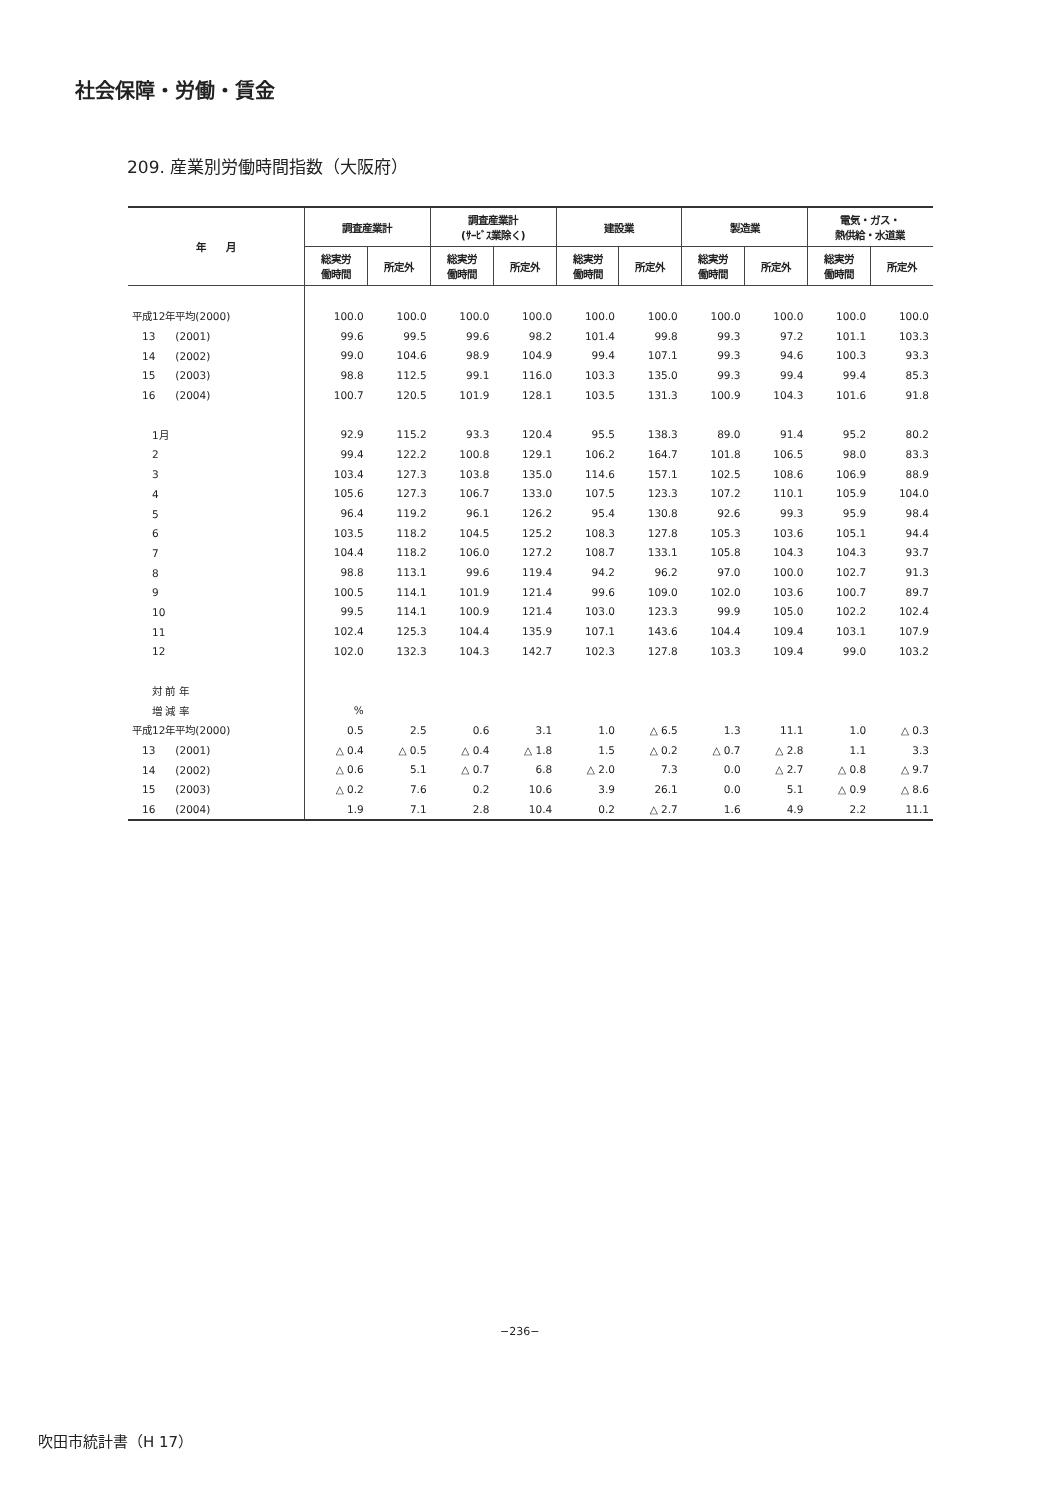社会保障・労働・賃金
209. 産業別労働時間指数（大阪府）
| 年 月 | 調査産業計 | | 調査産業計 (ｻｰﾋﾞｽ業除く) | | 建設業 | | 製造業 | | 電気・ガス・ 熱供給・水道業 | |
| --- | --- | --- | --- | --- | --- | --- | --- | --- | --- | --- |
| | 総実労 働時間 | 所定外 | 総実労 働時間 | 所定外 | 総実労 働時間 | 所定外 | 総実労 働時間 | 所定外 | 総実労 働時間 | 所定外 |
| 平成12年平均(2000) | 100.0 | 100.0 | 100.0 | 100.0 | 100.0 | 100.0 | 100.0 | 100.0 | 100.0 | 100.0 |
| 13 (2001) | 99.6 | 99.5 | 99.6 | 98.2 | 101.4 | 99.8 | 99.3 | 97.2 | 101.1 | 103.3 |
| 14 (2002) | 99.0 | 104.6 | 98.9 | 104.9 | 99.4 | 107.1 | 99.3 | 94.6 | 100.3 | 93.3 |
| 15 (2003) | 98.8 | 112.5 | 99.1 | 116.0 | 103.3 | 135.0 | 99.3 | 99.4 | 99.4 | 85.3 |
| 16 (2004) | 100.7 | 120.5 | 101.9 | 128.1 | 103.5 | 131.3 | 100.9 | 104.3 | 101.6 | 91.8 |
| 1月 | 92.9 | 115.2 | 93.3 | 120.4 | 95.5 | 138.3 | 89.0 | 91.4 | 95.2 | 80.2 |
| 2 | 99.4 | 122.2 | 100.8 | 129.1 | 106.2 | 164.7 | 101.8 | 106.5 | 98.0 | 83.3 |
| 3 | 103.4 | 127.3 | 103.8 | 135.0 | 114.6 | 157.1 | 102.5 | 108.6 | 106.9 | 88.9 |
| 4 | 105.6 | 127.3 | 106.7 | 133.0 | 107.5 | 123.3 | 107.2 | 110.1 | 105.9 | 104.0 |
| 5 | 96.4 | 119.2 | 96.1 | 126.2 | 95.4 | 130.8 | 92.6 | 99.3 | 95.9 | 98.4 |
| 6 | 103.5 | 118.2 | 104.5 | 125.2 | 108.3 | 127.8 | 105.3 | 103.6 | 105.1 | 94.4 |
| 7 | 104.4 | 118.2 | 106.0 | 127.2 | 108.7 | 133.1 | 105.8 | 104.3 | 104.3 | 93.7 |
| 8 | 98.8 | 113.1 | 99.6 | 119.4 | 94.2 | 96.2 | 97.0 | 100.0 | 102.7 | 91.3 |
| 9 | 100.5 | 114.1 | 101.9 | 121.4 | 99.6 | 109.0 | 102.0 | 103.6 | 100.7 | 89.7 |
| 10 | 99.5 | 114.1 | 100.9 | 121.4 | 103.0 | 123.3 | 99.9 | 105.0 | 102.2 | 102.4 |
| 11 | 102.4 | 125.3 | 104.4 | 135.9 | 107.1 | 143.6 | 104.4 | 109.4 | 103.1 | 107.9 |
| 12 | 102.0 | 132.3 | 104.3 | 142.7 | 102.3 | 127.8 | 103.3 | 109.4 | 99.0 | 103.2 |
| 対 前 年 | | | | | | | | | | |
| 増 減 率 | % | | | | | | | | | |
| 平成12年平均(2000) | 0.5 | 2.5 | 0.6 | 3.1 | 1.0 | △ 6.5 | 1.3 | 11.1 | 1.0 | △ 0.3 |
| 13 (2001) | △ 0.4 | △ 0.5 | △ 0.4 | △ 1.8 | 1.5 | △ 0.2 | △ 0.7 | △ 2.8 | 1.1 | 3.3 |
| 14 (2002) | △ 0.6 | 5.1 | △ 0.7 | 6.8 | △ 2.0 | 7.3 | 0.0 | △ 2.7 | △ 0.8 | △ 9.7 |
| 15 (2003) | △ 0.2 | 7.6 | 0.2 | 10.6 | 3.9 | 26.1 | 0.0 | 5.1 | △ 0.9 | △ 8.6 |
| 16 (2004) | 1.9 | 7.1 | 2.8 | 10.4 | 0.2 | △ 2.7 | 1.6 | 4.9 | 2.2 | 11.1 |
−236−
吹田市統計書（H 17）